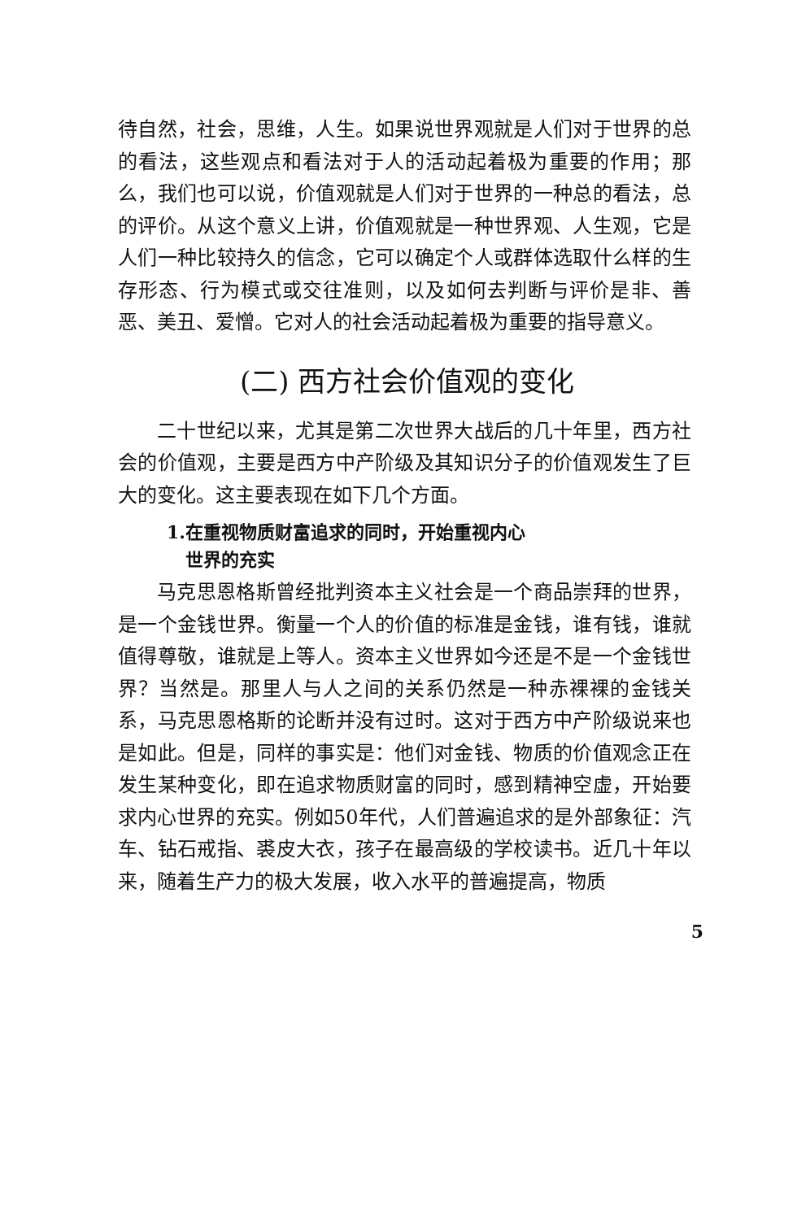待自然，社会，思维，人生。如果说世界观就是人们对于世界的总的看法，这些观点和看法对于人的活动起着极为重要的作用；那么，我们也可以说，价值观就是人们对于世界的一种总的看法，总的评价。从这个意义上讲，价值观就是一种世界观、人生观，它是人们一种比较持久的信念，它可以确定个人或群体选取什么样的生存形态、行为模式或交往准则，以及如何去判断与评价是非、善恶、美丑、爱憎。它对人的社会活动起着极为重要的指导意义。
(二) 西方社会价值观的变化
二十世纪以来，尤其是第二次世界大战后的几十年里，西方社会的价值观，主要是西方中产阶级及其知识分子的价值观发生了巨大的变化。这主要表现在如下几个方面。
1.在重视物质财富追求的同时，开始重视内心
世界的充实
马克思恩格斯曾经批判资本主义社会是一个商品崇拜的世界，是一个金钱世界。衡量一个人的价值的标准是金钱，谁有钱，谁就值得尊敬，谁就是上等人。资本主义世界如今还是不是一个金钱世界？当然是。那里人与人之间的关系仍然是一种赤裸裸的金钱关系，马克思恩格斯的论断并没有过时。这对于西方中产阶级说来也是如此。但是，同样的事实是：他们对金钱、物质的价值观念正在发生某种变化，即在追求物质财富的同时，感到精神空虚，开始要求内心世界的充实。例如50年代，人们普遍追求的是外部象征：汽车、钻石戒指、裘皮大衣，孩子在最高级的学校读书。近几十年以来，随着生产力的极大发展，收入水平的普遍提高，物质
5